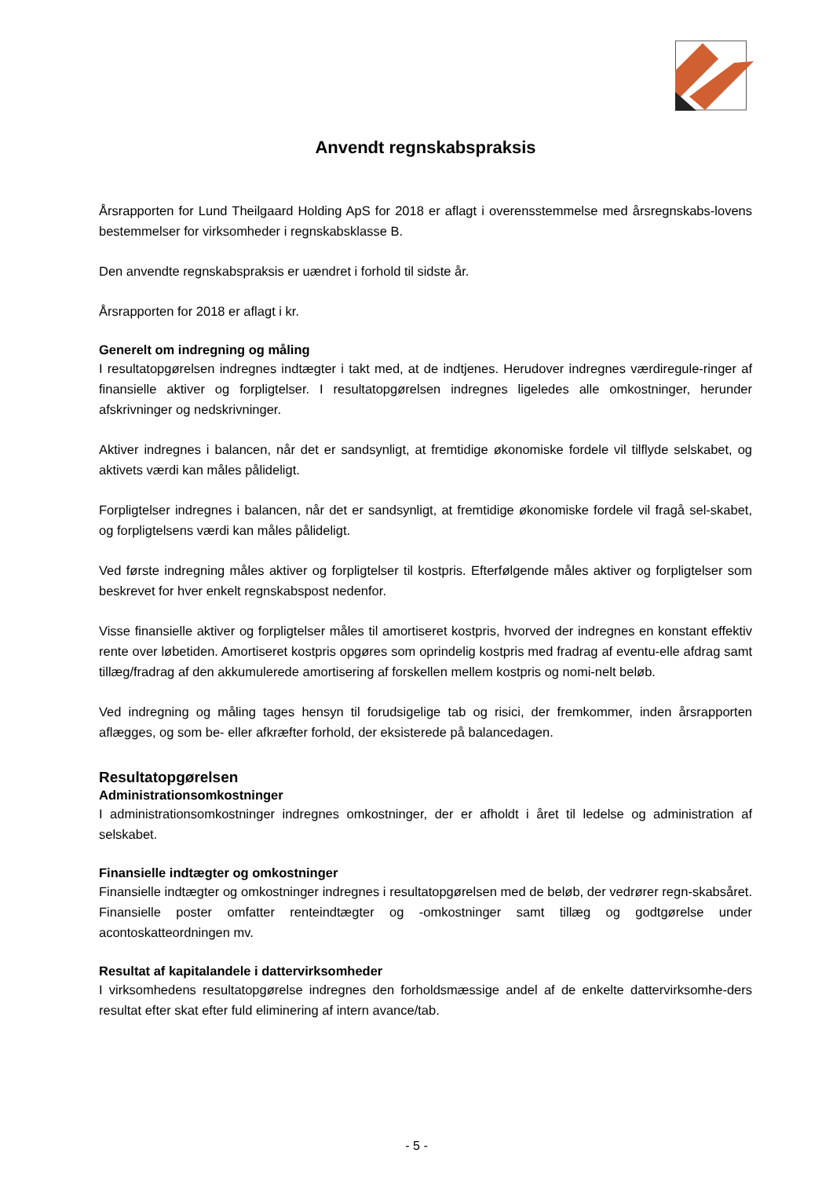Anvendt regnskabspraksis
Årsrapporten for Lund Theilgaard Holding ApS for 2018 er aflagt i overensstemmelse med årsregnskabs-lovens bestemmelser for virksomheder i regnskabsklasse B.
Den anvendte regnskabspraksis er uændret i forhold til sidste år.
Årsrapporten for 2018 er aflagt i kr.
Generelt om indregning og måling
I resultatopgørelsen indregnes indtægter i takt med, at de indtjenes. Herudover indregnes værdiregule-ringer af finansielle aktiver og forpligtelser. I resultatopgørelsen indregnes ligeledes alle omkostninger, herunder afskrivninger og nedskrivninger.
Aktiver indregnes i balancen, når det er sandsynligt, at fremtidige økonomiske fordele vil tilflyde selskabet, og aktivets værdi kan måles pålideligt.
Forpligtelser indregnes i balancen, når det er sandsynligt, at fremtidige økonomiske fordele vil fragå sel-skabet, og forpligtelsens værdi kan måles pålideligt.
Ved første indregning måles aktiver og forpligtelser til kostpris. Efterfølgende måles aktiver og forpligtelser som beskrevet for hver enkelt regnskabspost nedenfor.
Visse finansielle aktiver og forpligtelser måles til amortiseret kostpris, hvorved der indregnes en konstant effektiv rente over løbetiden. Amortiseret kostpris opgøres som oprindelig kostpris med fradrag af eventu-elle afdrag samt tillæg/fradrag af den akkumulerede amortisering af forskellen mellem kostpris og nomi-nelt beløb.
Ved indregning og måling tages hensyn til forudsigelige tab og risici, der fremkommer, inden årsrapporten aflægges, og som be- eller afkræfter forhold, der eksisterede på balancedagen.
Resultatopgørelsen
Administrationsomkostninger
I administrationsomkostninger indregnes omkostninger, der er afholdt i året til ledelse og administration af selskabet.
Finansielle indtægter og omkostninger
Finansielle indtægter og omkostninger indregnes i resultatopgørelsen med de beløb, der vedrører regn-skabsåret. Finansielle poster omfatter renteindtægter og -omkostninger samt tillæg og godtgørelse under acontoskatteordningen mv.
Resultat af kapitalandele i dattervirksomheder
I virksomhedens resultatopgørelse indregnes den forholdsmæssige andel af de enkelte dattervirksomhe-ders resultat efter skat efter fuld eliminering af intern avance/tab.
- 5 -